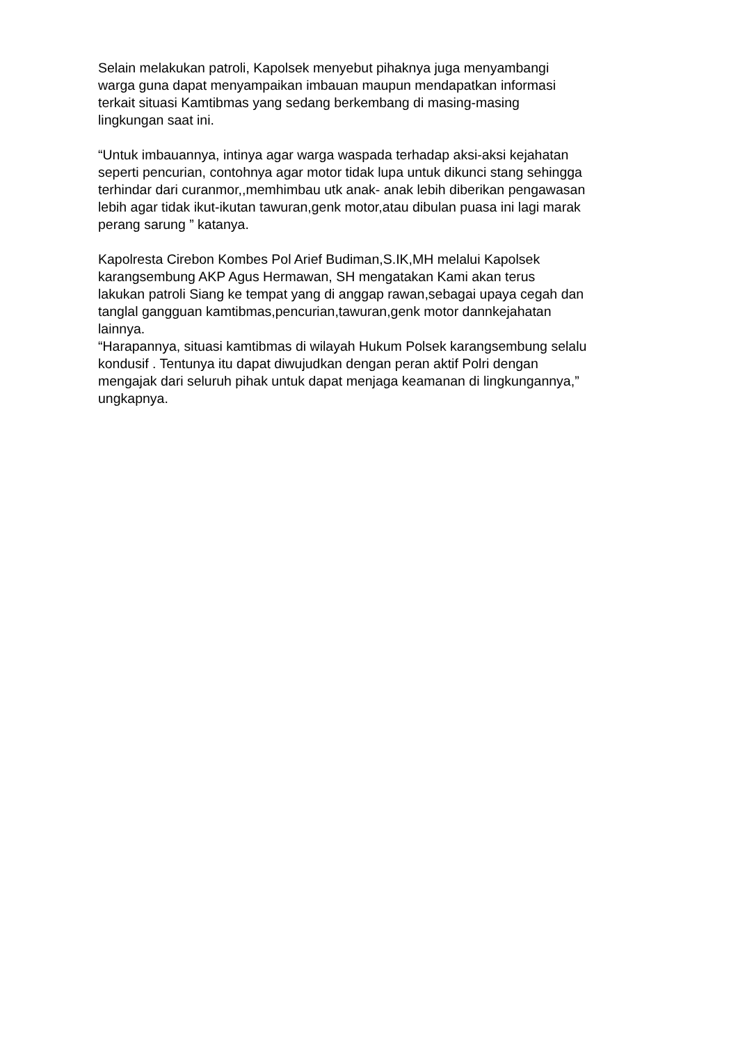Selain melakukan patroli, Kapolsek menyebut pihaknya juga menyambangi warga guna dapat menyampaikan imbauan maupun mendapatkan informasi terkait situasi Kamtibmas yang sedang berkembang di masing-masing lingkungan saat ini.
“Untuk imbauannya, intinya agar warga waspada terhadap aksi-aksi kejahatan seperti pencurian, contohnya agar motor tidak lupa untuk dikunci stang sehingga terhindar dari curanmor,,memhimbau utk anak- anak lebih diberikan pengawasan lebih agar tidak ikut-ikutan tawuran,genk motor,atau dibulan puasa ini lagi marak perang sarung ” katanya.
Kapolresta Cirebon Kombes Pol Arief Budiman,S.IK,MH melalui Kapolsek karangsembung AKP Agus Hermawan, SH mengatakan Kami akan terus lakukan patroli Siang ke tempat yang di anggap rawan,sebagai upaya cegah dan tanglal gangguan kamtibmas,pencurian,tawuran,genk motor dannkejahatan lainnya.
“Harapannya, situasi kamtibmas di wilayah Hukum Polsek karangsembung selalu kondusif . Tentunya itu dapat diwujudkan dengan peran aktif Polri dengan mengajak dari seluruh pihak untuk dapat menjaga keamanan di lingkungannya,” ungkapnya.